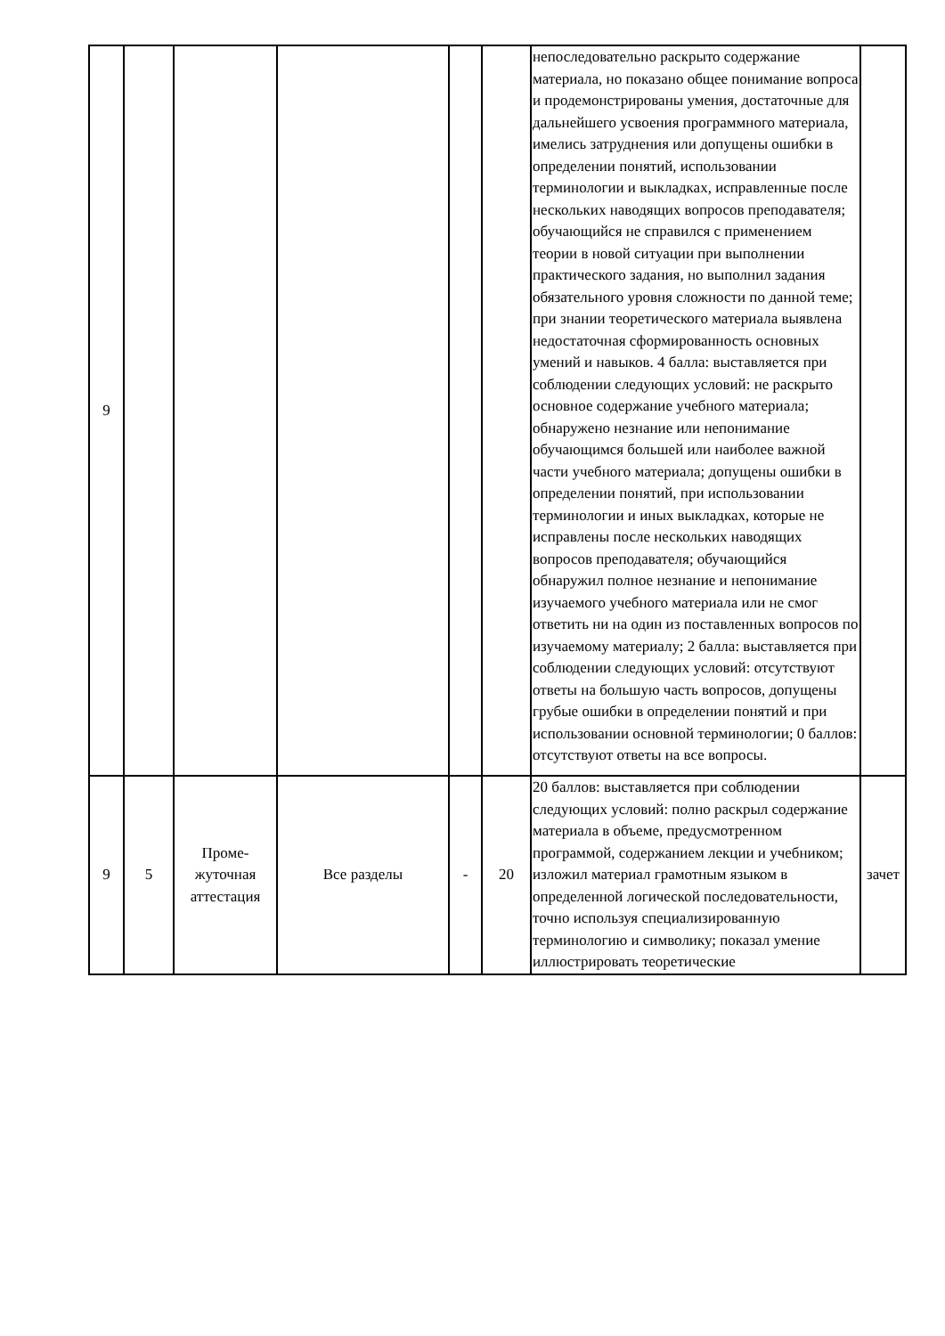| 9 | | | | | | непоследовательно раскрыто содержание материала, но показано общее понимание вопроса и продемонстрированы умения, достаточные для дальнейшего усвоения программного материала, имелись затруднения или допущены ошибки в определении понятий, использовании терминологии и выкладках, исправленные после нескольких наводящих вопросов преподавателя; обучающийся не справился с применением теории в новой ситуации при выполнении практического задания, но выполнил задания обязательного уровня сложности по данной теме; при знании теоретического материала выявлена недостаточная сформированность основных умений и навыков. 4 балла: выставляется при соблюдении следующих условий: не раскрыто основное содержание учебного материала; обнаружено незнание или непонимание обучающимся большей или наиболее важной части учебного материала; допущены ошибки в определении понятий, при использовании терминологии и иных выкладках, которые не исправлены после нескольких наводящих вопросов преподавателя; обучающийся обнаружил полное незнание и непонимание изучаемого учебного материала или не смог ответить ни на один из поставленных вопросов по изучаемому материалу; 2 балла: выставляется при соблюдении следующих условий: отсутствуют ответы на большую часть вопросов, допущены грубые ошибки в определении понятий и при использовании основной терминологии; 0 баллов: отсутствуют ответы на все вопросы. | |
| 9 | 5 | Проме- жуточная аттестация | Все разделы | - | 20 | 20 баллов: выставляется при соблюдении следующих условий: полно раскрыл содержание материала в объеме, предусмотренном программой, содержанием лекции и учебником; изложил материал грамотным языком в определенной логической последовательности, точно используя специализированную терминологию и символику; показал умение иллюстрировать теоретические | зачет |